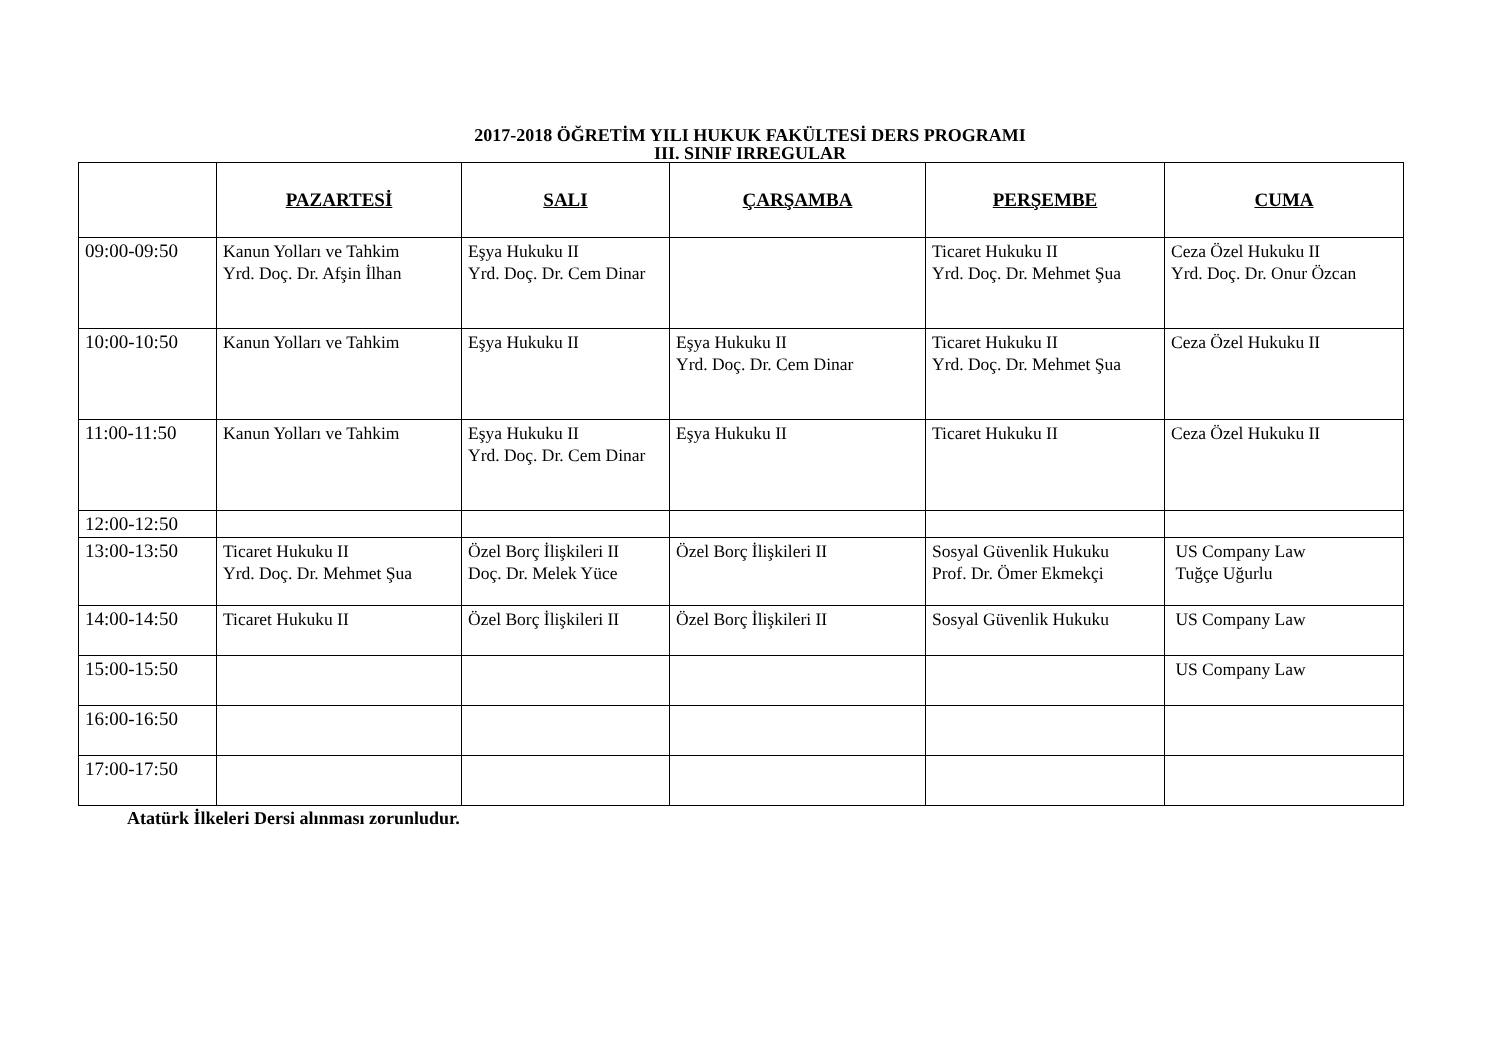2017-2018 ÖĞRETİM YILI HUKUK FAKÜLTESİ DERS PROGRAMI
III. SINIF IRREGULAR
| | PAZARTESİ | SALI | ÇARŞAMBA | PERŞEMBE | CUMA |
| --- | --- | --- | --- | --- | --- |
| 09:00-09:50 | Kanun Yolları ve Tahkim Yrd. Doç. Dr. Afşin İlhan | Eşya Hukuku II Yrd. Doç. Dr. Cem Dinar | | Ticaret Hukuku II Yrd. Doç. Dr. Mehmet Şua | Ceza Özel Hukuku II Yrd. Doç. Dr. Onur Özcan |
| 10:00-10:50 | Kanun Yolları ve Tahkim | Eşya Hukuku II | Eşya Hukuku II Yrd. Doç. Dr. Cem Dinar | Ticaret Hukuku II Yrd. Doç. Dr. Mehmet Şua | Ceza Özel Hukuku II |
| 11:00-11:50 | Kanun Yolları ve Tahkim | Eşya Hukuku II Yrd. Doç. Dr. Cem Dinar | Eşya Hukuku II | Ticaret Hukuku II | Ceza Özel Hukuku II |
| 12:00-12:50 | | | | | |
| 13:00-13:50 | Ticaret Hukuku II Yrd. Doç. Dr. Mehmet Şua | Özel Borç İlişkileri II Doç. Dr. Melek Yüce | Özel Borç İlişkileri II | Sosyal Güvenlik Hukuku Prof. Dr. Ömer Ekmekçi | US Company Law Tuğçe Uğurlu |
| 14:00-14:50 | Ticaret Hukuku II | Özel Borç İlişkileri II | Özel Borç İlişkileri II | Sosyal Güvenlik Hukuku | US Company Law |
| 15:00-15:50 | | | | | US Company Law |
| 16:00-16:50 | | | | | |
| 17:00-17:50 | | | | | |
Atatürk İlkeleri Dersi alınması zorunludur.